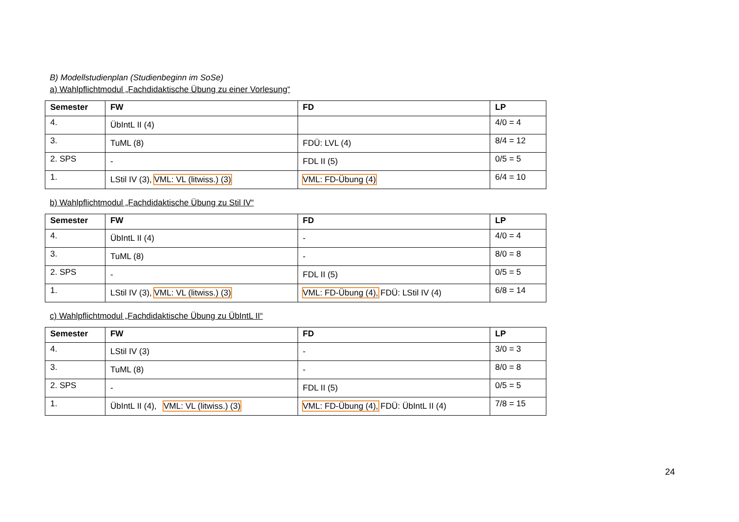B) Modellstudienplan (Studienbeginn im SoSe)
a) Wahlpflichtmodul „Fachdidaktische Übung zu einer Vorlesung“
| Semester | FW | FD | LP |
| --- | --- | --- | --- |
| 4. | ÜbIntL II (4) | | 4/0 = 4 |
| 3. | TuML (8) | FDÜ: LVL (4) | 8/4 = 12 |
| 2. SPS | - | FDL II (5) | 0/5 = 5 |
| 1. | LStil IV (3), VML: VL (litwiss.) (3) | VML: FD-Übung (4) | 6/4 = 10 |
b) Wahlpflichtmodul „Fachdidaktische Übung zu Stil IV“
| Semester | FW | FD | LP |
| --- | --- | --- | --- |
| 4. | ÜbIntL II (4) | - | 4/0 = 4 |
| 3. | TuML (8) | - | 8/0 = 8 |
| 2. SPS | - | FDL II (5) | 0/5 = 5 |
| 1. | LStil IV (3), VML: VL (litwiss.) (3) | VML: FD-Übung (4), FDÜ: LStil IV (4) | 6/8 = 14 |
c) Wahlpflichtmodul „Fachdidaktische Übung zu ÜbIntL II“
| Semester | FW | FD | LP |
| --- | --- | --- | --- |
| 4. | LStil IV (3) | - | 3/0 = 3 |
| 3. | TuML (8) | - | 8/0 = 8 |
| 2. SPS | - | FDL II (5) | 0/5 = 5 |
| 1. | ÜbIntL II (4), VML: VL (litwiss.) (3) | VML: FD-Übung (4), FDÜ: ÜbIntL II (4) | 7/8 = 15 |
24